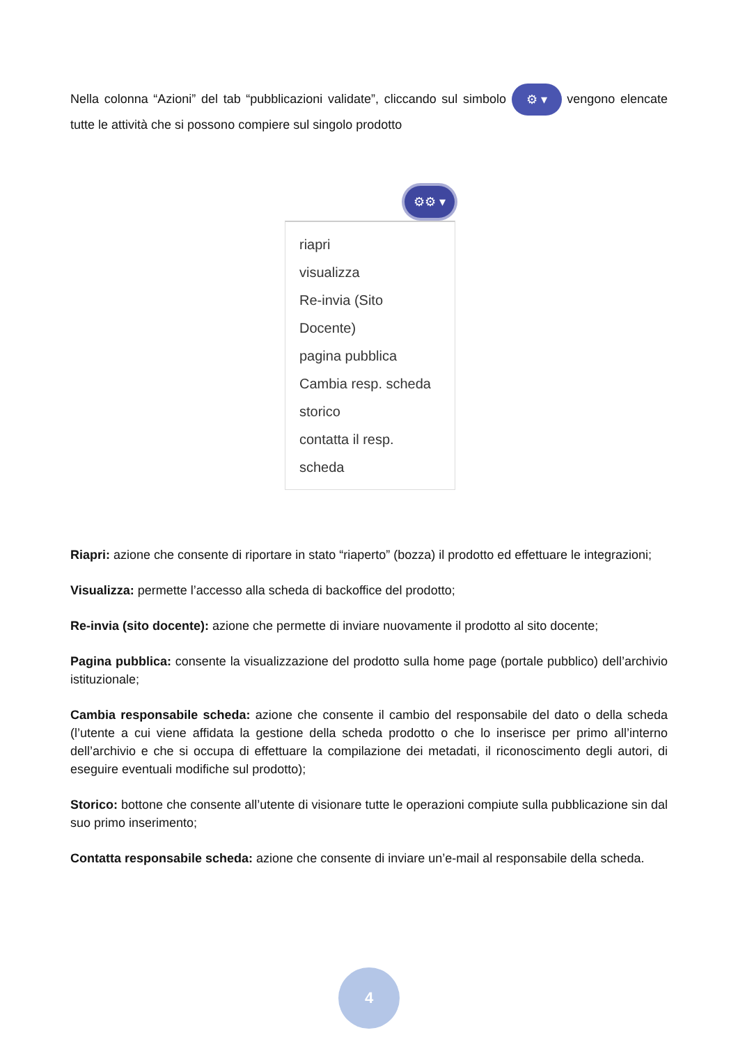Nella colonna “Azioni” del tab “pubblicazioni validate”, cliccando sul simbolo ⚙ ▾ vengono elencate tutte le attività che si possono compiere sul singolo prodotto
⚙⚙ ▾
riapri
visualizza
Re-invia (Sito Docente)
pagina pubblica
Cambia resp. scheda
storico
contatta il resp. scheda
Riapri: azione che consente di riportare in stato “riaperto” (bozza) il prodotto ed effettuare le integrazioni;
Visualizza: permette l’accesso alla scheda di backoffice del prodotto;
Re-invia (sito docente): azione che permette di inviare nuovamente il prodotto al sito docente;
Pagina pubblica: consente la visualizzazione del prodotto sulla home page (portale pubblico) dell’archivio istituzionale;
Cambia responsabile scheda: azione che consente il cambio del responsabile del dato o della scheda (l’utente a cui viene affidata la gestione della scheda prodotto o che lo inserisce per primo all’interno dell’archivio e che si occupa di effettuare la compilazione dei metadati, il riconoscimento degli autori, di eseguire eventuali modifiche sul prodotto);
Storico: bottone che consente all’utente di visionare tutte le operazioni compiute sulla pubblicazione sin dal suo primo inserimento;
Contatta responsabile scheda: azione che consente di inviare un’e-mail al responsabile della scheda.
4